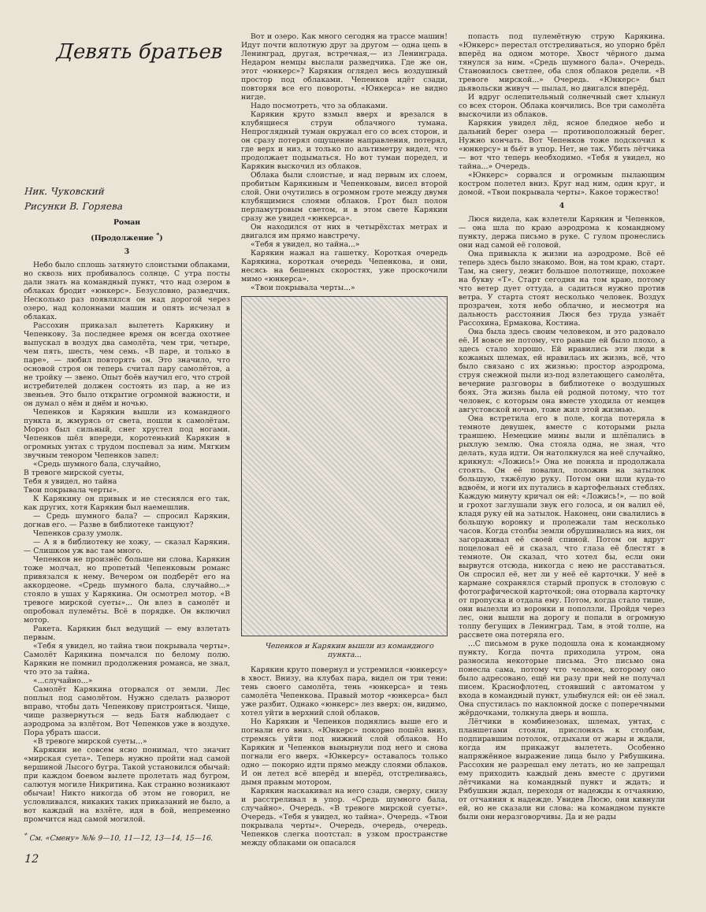Девять братьев
Ник. Чуковский
Рисунки В. Горяева
Роман
(Продолжение <sup>*</sup>)
3
Небо было сплошь затянуто слоистыми облаками, но сквозь них пробивалось солнце. С утра посты дали знать на командный пункт, что над озером в облаках бродит «юнкерс». Безусловно, разведчик. Несколько раз появлялся он над дорогой через озеро, над колоннами машин и опять исчезал в облаках.
Рассохин приказал вылететь Карякину и Чепенкову. За последнее время он всегда охотнее выпускал в воздух два самолёта, чем три, четыре, чем пять, шесть, чем семь. «В паре, и только в паре», — любил повторять он. Это значило, что основой строя он теперь считал пару самолётов, а не тройку — звено. Опыт боёв научил его, что строй истребителей должен состоять из пар, а не из звеньев. Это было открытие огромной важности, и он думал о нём и днём и ночью.
Чепенков и Карякин вышли из командного пункта и, жмурясь от света, пошли к самолётам. Мороз был сильный, снег хрустел под ногами. Чепенков шёл впереди, коротенький Карякин в огромных унтах с трудом поспевал за ним. Мягким звучным тенором Чепенков запел:
«Средь шумного бала, случайно,
В тревоге мирской суеты,
Тебя я увидел, но тайна
Твои покрывала черты».
К Карякину он привык и не стеснялся его так, как других, хотя Карякин был наемешлив.
— Средь шумного бала? — спросил Карякин, догнав его. — Разве в библиотеке танцуют?
Чепенков сразу умолк.
— А я в библиотеку не хожу, — сказал Карякин. — Слишком уж вас там много.
Чепенков не произнёс больше ни слова. Карякин тоже молчал, но пропетый Чепенковым романс привязался к нему. Вечером он подберёт его на аккордеоне. «Средь шумного бала, случайно...» стояло в ушах у Карякина. Он осмотрел мотор. «В тревоге мирской суеты»... Он влез в самолёт и опробовал пулемёты. Всё в порядке. Он включил мотор.
Ракета. Карякин был ведущий — ему взлетать первым.
«Тебя я увидел, но тайна твои покрывала черты». Самолёт Карякина помчался по белому полю. Карякин не помнил продолжения романса, не знал, что это за тайна.
«...случайно...»
Самолёт Карякина оторвался от земли. Лес поплыл под самолётом. Нужно сделать разворот вправо, чтобы дать Чепенкову пристроиться. Чище, чище развернуться — ведь Батя наблюдает с аэродрома за взлётом. Вот Чепенков уже в воздухе. Пора убрать шасси.
«В тревоге мирской суеты...»
Карякин не совсем ясно понимал, что значит «мирская суета». Теперь нужно пройти над самой вершиной Лысого бугра. Такой установился обычай: при каждом боевом вылете пролетать над бугром, салютуя могиле Никритина. Как странно возникают обычаи! Никто никогда об этом не говорил, не условливался, никаких таких приказаний не было, а вот каждый на взлёте, идя в бой, непременно промчится над самой могилой.
<sup>*</sup> См. «Смену» №№ 9—10, 11—12, 13—14, 15—16.
12
Вот и озеро. Как много сегодня на трассе машин! Идут почти вплотную друг за другом — одна цепь в Ленинград, другая, встречная,— из Ленинграда. Недаром немцы выслали разведчика. Где же он, этот «юнкерс»? Карякин оглядел весь воздушный простор под облаками. Чепенков идёт сзади, повторяя все его повороты. «Юнкерса» не видно нигде.
Надо посмотреть, что за облаками.
Карякин круто взмыл вверх и врезался в клубящиеся струи облачного тумана. Непроглядный туман окружал его со всех сторон, и он сразу потерял ощущение направления, потерял, где верх и низ, и только по альтиметру видел, что продолжает подыматься. Но вот туман поредел, и Карякин выскочил из облаков.
Облака были слоистые, и над первым их слоем, пробитым Карякиным и Чепенковым, висел второй слой. Они очутились в огромном гроте между двумя клубящимися слоями облаков. Грот был полон перламутровым светом, и в этом свете Карякин сразу же увидел «юнкерса».
Он находился от них в четырёхстах метрах и двигался им прямо навстречу.
«Тебя я увидел, но тайна...»
Карякин нажал на гашетку. Короткая очередь Карякина, короткая очередь Чепенкова, и они, несясь на бешеных скоростях, уже проскочили мимо «юнкерса».
«Твои покрывала черты...»
Чепенков и Карякин вышли из командного пункта...
Карякин круто повернул и устремился «юнкерсу» в хвост. Внизу, на клубах пара, видел он три тени: тень своего самолёта, тень «юнкерса» и тень самолёта Чепенкова. Правый мотор «юнкерса» был уже разбит. Однако «юнкерс» лез вверх: он, видимо, хотел уйти в верхний слой облаков.
Но Карякин и Чепенков поднялись выше его и погнали его вниз. «Юнкерс» покорно пошёл вниз, стремясь уйти под нижний слой облаков. Но Карякин и Чепенков вынырнули под него и снова погнали его вверх. «Юнкерсу» оставалось только одно — покорно идти прямо между слоями облаков. И он летел всё вперёд и вперёд, отстреливаясь, дымя правым мотором.
Карякин наскакивал на него сзади, сверху, снизу и расстреливал в упор. «Средь шумного бала, случайно». Очередь. «В тревоге мирской суеты». Очередь. «Тебя я увидел, но тайна». Очередь. «Твои покрывала черты». Очередь, очередь, очередь. Чепенков слегка поотстал: в узком пространстве между облаками он опасался
попасть под пулемётную струю Карякина. «Юнкерс» перестал отстреливаться, но упорно брёл вперёд на одном моторе. Хвост чёрного дыма тянулся за ним. «Средь шумного бала». Очередь. Становилось светлее, оба слоя облаков редели. «В тревоге мирской...» Очередь. «Юнкерс» был дьявольски живуч — пылал, но двигался вперёд.
И вдруг ослепительный солнечный свет хлынул со всех сторон. Облака кончились. Все три самолёта выскочили из облаков.
Карякин увидел лёд, ясное бледное небо и дальний берег озера — противоположный берег. Нужно кончать. Вот Чепенков тоже подскочил к «юнкерсу» и бьёт в упор. Нет, не так. Убить лётчика — вот что теперь необходимо. «Тебя я увидел, но тайна...» Очередь.
«Юнкерс» сорвался и огромным пылающим костром полетел вниз. Круг над ним, один круг, и домой. «Твои покрывала черты». Какое торжество!
4
Люся видела, как взлетели Карякин и Чепенков, — она шла по краю аэродрома к командному пункту, держа письмо в руке. С гулом пронеслись они над самой её головой.
Она привыкла к жизни на аэродроме. Всё её теперь здесь было знакомо. Вон, на том краю, старт. Там, на снегу, лежит большое полотнище, похожее на букву «Т». Старт сегодня на том краю, потому что ветер дует оттуда, а садиться нужно против ветра. У старта стоят несколько человек. Воздух прозрачен, хотя небо облачно, и несмотря на дальность расстояния Люся без труда узнаёт Рассохина, Ермакова, Костина.
Она была здесь своим человеком, и это радовало её. И вовсе не потому, что раньше ей было плохо, а здесь стало хорошо. Ей нравились эти люди в кожаных шлемах, ей нравилась их жизнь, всё, что было связано с их жизнью: простор аэродрома, струя снежной пыли из-под взлетающего самолёта, вечерние разговоры в библиотеке о воздушных боях. Эта жизнь была ей родной потому, что тот человек, с которым она вместе уходила от немцев августовской ночью, тоже жил этой жизнью.
Она встретила его в поле, когда потеряла в темноте девушек, вместе с которыми рыла траншею. Немецкие мины выли и шлёпались в рыхлую землю. Она стояла одна, не зная, что делать, куда идти. Он натолкнулся на неё случайно, крикнул: «Ложись!» Она не поняла и продолжала стоять. Он её повалил, положив на затылок большую, тяжёлую руку. Потом они шли куда-то вдвоём, и ноги их путались в картофельных стеблях. Каждую минуту кричал он ей: «Ложись!», — по вой и грохот заглушали звук его голоса, и он валил её, кладя руку ей на затылок. Наконец, они свалились в большую воронку и пролежали там несколько часов. Когда столбы земли обрушивались на них, он загораживал её своей спиной. Потом он вдруг поцеловал её и сказал, что глаза её блестят в темноте. Он сказал, что хотел бы, если они вырвутся отсюда, никогда с нею не расставаться. Он спросил её, нет ли у неё её карточки. У неё в кармане сохранялся старый пропуск в столовую с фотографической карточкой; она оторвала карточку от пропуска и отдала ему. Потом, когда стало тише, они вылезли из воронки и поползли. Пройдя через лес, они вышли на дорогу и попали в огромную толпу бегущих в Ленинград. Там, в этой толпе, на рассвете она потеряла его.
...С письмом в руке подошла она к командному пункту. Когда почта приходила утром, она разносила некоторые письма. Это письмо она понесла сама, потому что человек, которому оно было адресовано, ещё ни разу при ней не получал писем. Краснофлотец, стоявший с автоматом у входа в командный пункт, улыбнулся ей: он её знал. Она спустилась по наклонной доске с поперечными жёрдочками, толкнула дверь и вошла.
Лётчики в комбинезонах, шлемах, унтах, с планшетами стояли, прислонясь к столбам, подпиравшим потолок, отдыхали от жары и ждали, когда им прикажут вылететь. Особенно напряжённое выражение лица было у Рябушкина. Рассохин не разрешал ему летать, но не запрещал ему приходить каждый день вместе с другими лётчиками на командный пункт и ждать; и Рябушкин ждал, переходя от надежды к отчаянию, от отчаяния к надежде. Увидев Люсю, они кивнули ей, но не сказали ни слова: на командном пункте были они неразговорчивы. Да и не рады